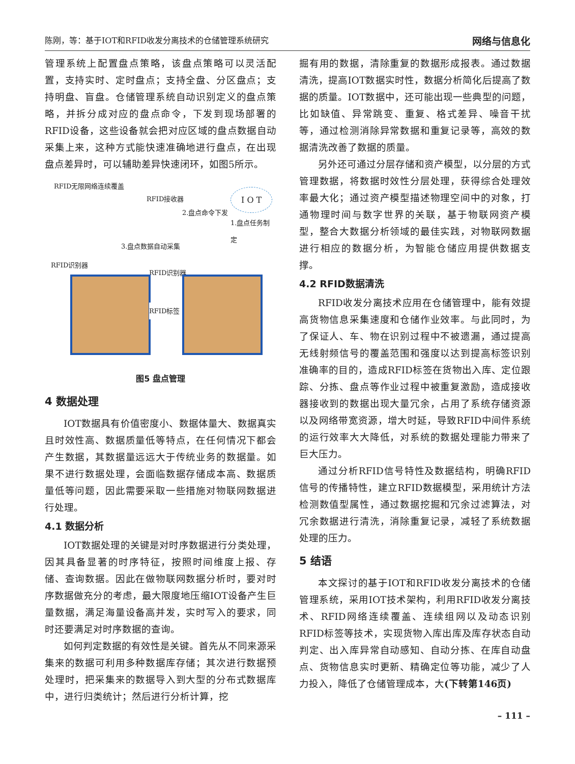陈刚，等：基于IOT和RFID收发分离技术的仓储管理系统研究 网络与信息化
管理系统上配置盘点策略，该盘点策略可以灵活配置，支持实时、定时盘点；支持全盘、分区盘点；支持明盘、盲盘。仓储管理系统自动识别定义的盘点策略，并拆分成对应的盘点命令，下发到现场部署的RFID设备，这些设备就会把对应区域的盘点数据自动采集上来，这种方式能快速准确地进行盘点，在出现盘点差异时，可以辅助差异快速闭环，如图5所示。
RFID无限网络连续覆盖
RFID接收器 I O T
2.盘点命令下发
1.盘点任务制定
3.盘点数据自动采集
RFID识别器
RFID识别器
RFID标签
图5 盘点管理
4 数据处理
IOT数据具有价值密度小、数据体量大、数据真实且时效性高、数据质量低等特点，在任何情况下都会产生数据，其数据量远远大于传统业务的数据量。如果不进行数据处理，会面临数据存储成本高、数据质量低等问题，因此需要采取一些措施对物联网数据进行处理。
4.1 数据分析
IOT数据处理的关键是对时序数据进行分类处理，因其具备显著的时序特征，按照时间维度上报、存储、查询数据。因此在做物联网数据分析时，要对时序数据做充分的考虑，最大限度地压缩IOT设备产生巨量数据，满足海量设备高并发，实时写入的要求，同时还要满足对时序数据的查询。
如何判定数据的有效性是关键。首先从不同来源采集来的数据可利用多种数据库存储；其次进行数据预处理时，把采集来的数据导入到大型的分布式数据库中，进行归类统计；然后进行分析计算，挖
掘有用的数据，清除重复的数据形成报表。通过数据清洗，提高IOT数据实时性，数据分析简化后提高了数据的质量。IOT数据中，还可能出现一些典型的问题，比如缺值、异常跳变、重复、格式差异、噪音干扰等，通过检测消除异常数据和重复记录等，高效的数据清洗改善了数据的质量。
另外还可通过分层存储和资产模型，以分层的方式管理数据，将数据时效性分层处理，获得综合处理效率最大化；通过资产模型描述物理空间中的对象，打通物理时间与数字世界的关联，基于物联网资产模型，整合大数据分析领域的最佳实践，对物联网数据进行相应的数据分析，为智能仓储应用提供数据支撑。
4.2 RFID数据清洗
RFID收发分离技术应用在仓储管理中，能有效提高货物信息采集速度和仓储作业效率。与此同时，为了保证人、车、物在识别过程中不被遗漏，通过提高无线射频信号的覆盖范围和强度以达到提高标签识别准确率的目的，造成RFID标签在货物出入库、定位跟踪、分拣、盘点等作业过程中被重复激励，造成接收器接收到的数据出现大量冗余，占用了系统存储资源以及网络带宽资源，增大时延，导致RFID中间件系统的运行效率大大降低，对系统的数据处理能力带来了巨大压力。
通过分析RFID信号特性及数据结构，明确RFID信号的传播特性，建立RFID数据模型，采用统计方法检测数值型属性，通过数据挖掘和冗余过滤算法，对冗余数据进行清洗，消除重复记录，减轻了系统数据处理的压力。
5 结语
本文探讨的基于IOT和RFID收发分离技术的仓储管理系统，采用IOT技术架构，利用RFID收发分离技术、RFID网络连续覆盖、连续组网以及动态识别RFID标签等技术，实现货物入库出库及库存状态自动判定、出入库异常自动感知、自动分拣、在库自动盘点、货物信息实时更新、精确定位等功能，减少了人力投入，降低了仓储管理成本，大(下转第146页)
– 111 –